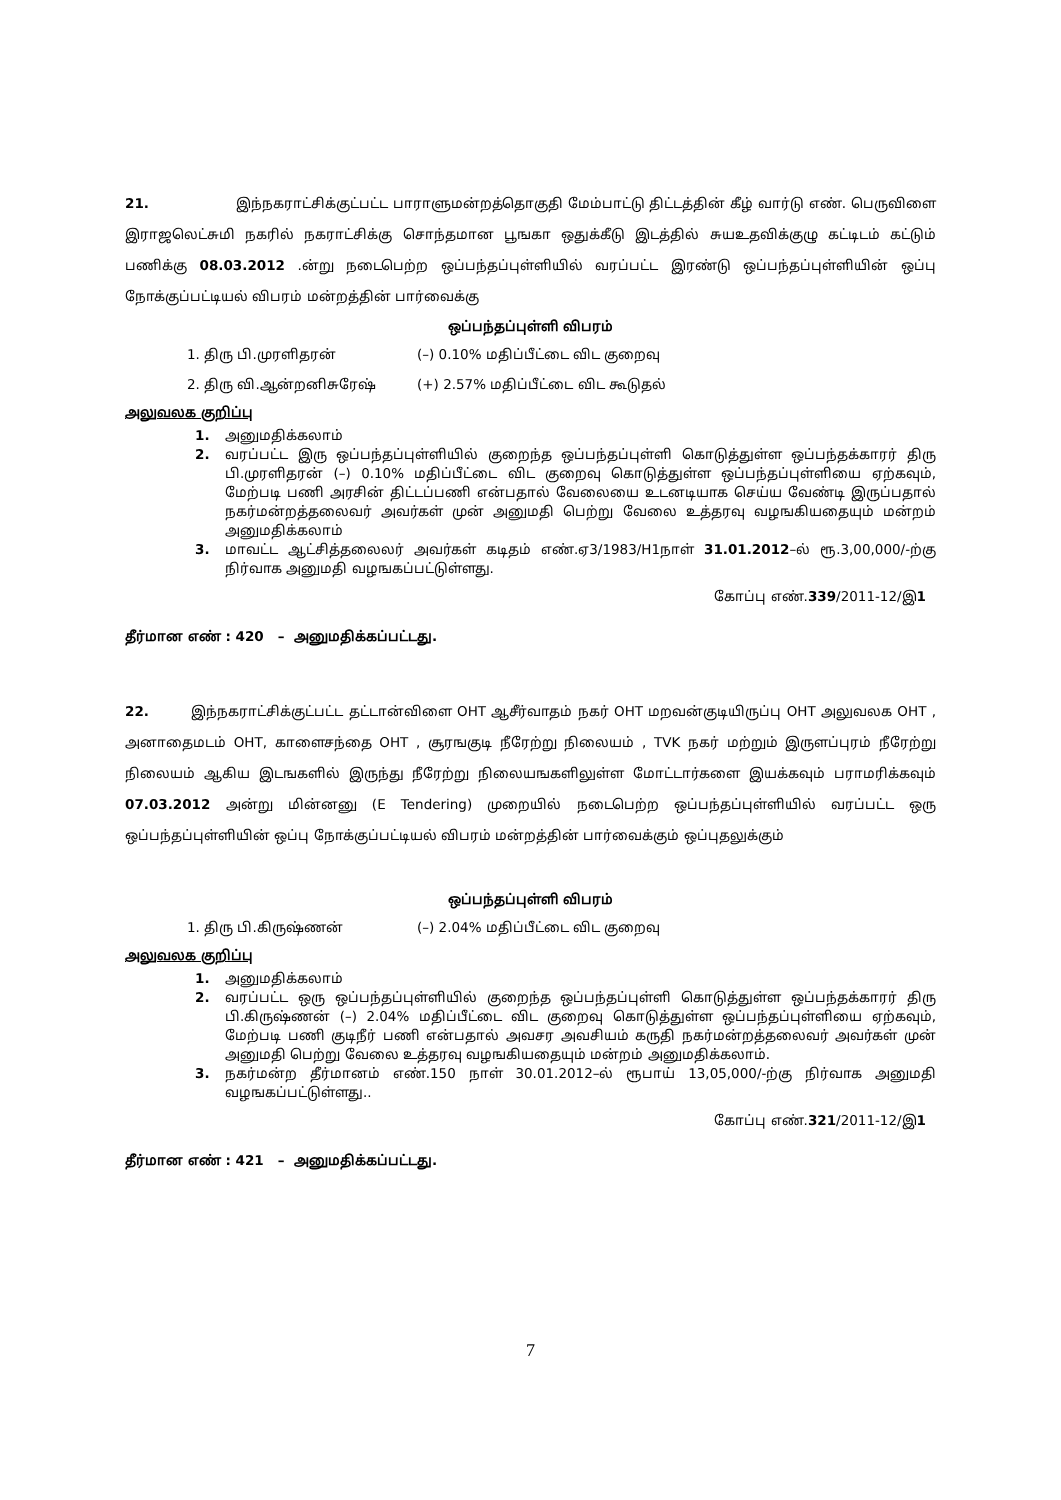21. இந்நகராட்சிக்குட்பட்ட பாராளுமன்றத்தொகுதி மேம்பாட்டு திட்டத்தின் கீழ் வார்டு எண். பெருவிளை இராஜலெட்சுமி நகரில் நகராட்சிக்கு சொந்தமான பூஙகா ஒதுக்கீடு இடத்தில் சுயஉதவிக்குழு கட்டிடம் கட்டும் பணிக்கு 08.03.2012 .ன்று நடைபெற்ற ஒப்பந்தப்புள்ளியில் வரப்பட்ட இரண்டு ஒப்பந்தப்புள்ளியின் ஒப்பு நோக்குப்பட்டியல் விபரம் மன்றத்தின் பார்வைக்கு
ஒப்பந்தப்புள்ளி விபரம்
1. திரு பி.முரளிதரன் (–) 0.10% மதிப்பீட்டை விட குறைவு
2. திரு வி.ஆன்றனிசுரேஷ் (+) 2.57% மதிப்பீட்டை விட கூடுதல்
அலுவலக குறிப்பு
1. அனுமதிக்கலாம்
2. வரப்பட்ட இரு ஒப்பந்தப்புள்ளியில் குறைந்த ஒப்பந்தப்புள்ளி கொடுத்துள்ள ஒப்பந்தக்காரர் திரு பி.முரளிதரன் (–) 0.10% மதிப்பீட்டை விட குறைவு கொடுத்துள்ள ஒப்பந்தப்புள்ளியை ஏற்கவும், மேற்படி பணி அரசின் திட்டப்பணி என்பதால் வேலையை உடனடியாக செய்ய வேண்டி இருப்பதால் நகர்மன்றத்தலைவர் அவர்கள் முன் அனுமதி பெற்று வேலை உத்தரவு வழஙகியதையும் மன்றம் அனுமதிக்கலாம்
3. மாவட்ட ஆட்சித்தலைலர் அவர்கள் கடிதம் எண்.ஏ3/1983/H1நாள் 31.01.2012–ல் ரூ.3,00,000/-ற்கு நிர்வாக அனுமதி வழஙகப்பட்டுள்ளது.
கோப்பு எண்.339/2011-12/இ1
தீர்மான எண் : 420 – அனுமதிக்கப்பட்டது.
22. இந்நகராட்சிக்குட்பட்ட தட்டான்விளை OHT ஆசீர்வாதம் நகர் OHT மறவன்குடியிருப்பு OHT அலுவலக OHT , அனாதைமடம் OHT, காளைசந்தை OHT , சூரஙகுடி நீரேற்று நிலையம் , TVK நகர் மற்றும் இருளப்புரம் நீரேற்று நிலையம் ஆகிய இடஙகளில் இருந்து நீரேற்று நிலையஙகளிலுள்ள மோட்டார்களை இயக்கவும் பராமரிக்கவும் 07.03.2012 அன்று மின்னனு (E Tendering) முறையில் நடைபெற்ற ஒப்பந்தப்புள்ளியில் வரப்பட்ட ஒரு ஒப்பந்தப்புள்ளியின் ஒப்பு நோக்குப்பட்டியல் விபரம் மன்றத்தின் பார்வைக்கும் ஒப்புதலுக்கும்
ஒப்பந்தப்புள்ளி விபரம்
1. திரு பி.கிருஷ்ணன் (–) 2.04% மதிப்பீட்டை விட குறைவு
அலுவலக குறிப்பு
1. அனுமதிக்கலாம்
2. வரப்பட்ட ஒரு ஒப்பந்தப்புள்ளியில் குறைந்த ஒப்பந்தப்புள்ளி கொடுத்துள்ள ஒப்பந்தக்காரர் திரு பி.கிருஷ்ணன் (–) 2.04% மதிப்பீட்டை விட குறைவு கொடுத்துள்ள ஒப்பந்தப்புள்ளியை ஏற்கவும், மேற்படி பணி குடிநீர் பணி என்பதால் அவசர அவசியம் கருதி நகர்மன்றத்தலைவர் அவர்கள் முன் அனுமதி பெற்று வேலை உத்தரவு வழஙகியதையும் மன்றம் அனுமதிக்கலாம்.
3. நகர்மன்ற தீர்மானம் எண்.150 நாள் 30.01.2012–ல் ரூபாய் 13,05,000/-ற்கு நிர்வாக அனுமதி வழஙகப்பட்டுள்ளது..
கோப்பு எண்.321/2011-12/இ1
தீர்மான எண் : 421 – அனுமதிக்கப்பட்டது.
7